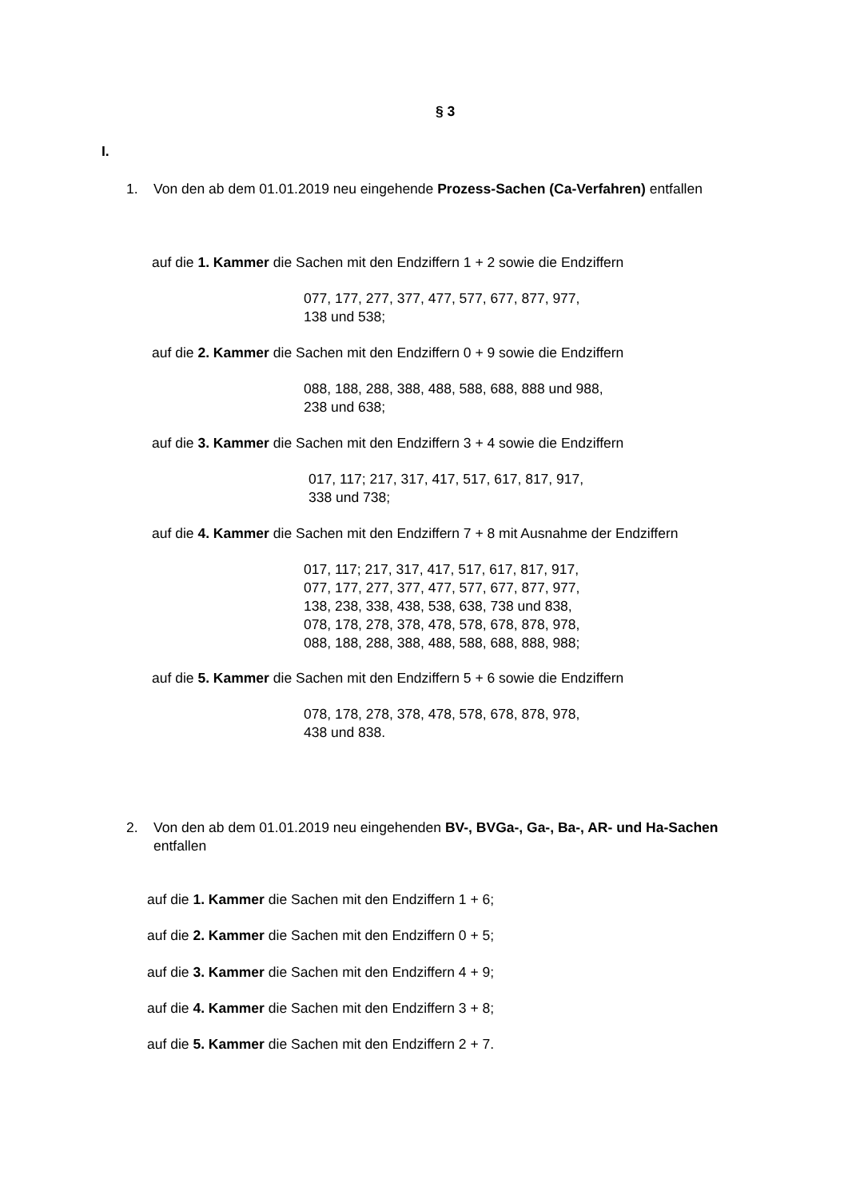§ 3
I.
1. Von den ab dem 01.01.2019 neu eingehende Prozess-Sachen (Ca-Verfahren) entfallen
auf die 1. Kammer die Sachen mit den Endziffern 1 + 2 sowie die Endziffern
077, 177, 277, 377, 477, 577, 677, 877, 977,
138 und 538;
auf die 2. Kammer die Sachen mit den Endziffern 0 + 9 sowie die Endziffern
088, 188, 288, 388, 488, 588, 688, 888 und 988,
238 und 638;
auf die 3. Kammer die Sachen mit den Endziffern 3 + 4 sowie die Endziffern
017, 117; 217, 317, 417, 517, 617, 817, 917,
338 und 738;
auf die 4. Kammer die Sachen mit den Endziffern 7 + 8 mit Ausnahme der Endziffern
017, 117; 217, 317, 417, 517, 617, 817, 917,
077, 177, 277, 377, 477, 577, 677, 877, 977,
138, 238, 338, 438, 538, 638, 738 und 838,
078, 178, 278, 378, 478, 578, 678, 878, 978,
088, 188, 288, 388, 488, 588, 688, 888, 988;
auf die 5. Kammer die Sachen mit den Endziffern 5 + 6 sowie die Endziffern
078, 178, 278, 378, 478, 578, 678, 878, 978,
438 und 838.
2. Von den ab dem 01.01.2019 neu eingehenden BV-, BVGa-, Ga-, Ba-, AR- und Ha-Sachen entfallen
auf die 1. Kammer die Sachen mit den Endziffern 1 + 6;
auf die 2. Kammer die Sachen mit den Endziffern 0 + 5;
auf die 3. Kammer die Sachen mit den Endziffern 4 + 9;
auf die 4. Kammer die Sachen mit den Endziffern 3 + 8;
auf die 5. Kammer die Sachen mit den Endziffern 2 + 7.